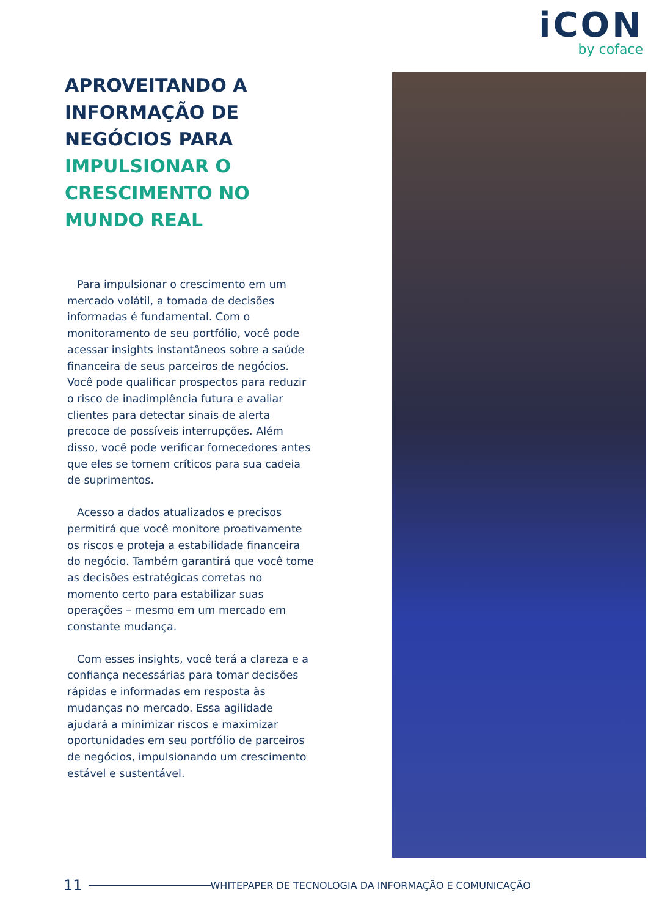iCON
by coface
APROVEITANDO A INFORMAÇÃO DE NEGÓCIOS PARA IMPULSIONAR O CRESCIMENTO NO MUNDO REAL
Para impulsionar o crescimento em um mercado volátil, a tomada de decisões informadas é fundamental. Com o monitoramento de seu portfólio, você pode acessar insights instantâneos sobre a saúde financeira de seus parceiros de negócios. Você pode qualificar prospectos para reduzir o risco de inadimplência futura e avaliar clientes para detectar sinais de alerta precoce de possíveis interrupções. Além disso, você pode verificar fornecedores antes que eles se tornem críticos para sua cadeia de suprimentos.
Acesso a dados atualizados e precisos permitirá que você monitore proativamente os riscos e proteja a estabilidade financeira do negócio. Também garantirá que você tome as decisões estratégicas corretas no momento certo para estabilizar suas operações – mesmo em um mercado em constante mudança.
Com esses insights, você terá a clareza e a confiança necessárias para tomar decisões rápidas e informadas em resposta às mudanças no mercado. Essa agilidade ajudará a minimizar riscos e maximizar oportunidades em seu portfólio de parceiros de negócios, impulsionando um crescimento estável e sustentável.
11 WHITEPAPER DE TECNOLOGIA DA INFORMAÇÃO E COMUNICAÇÃO